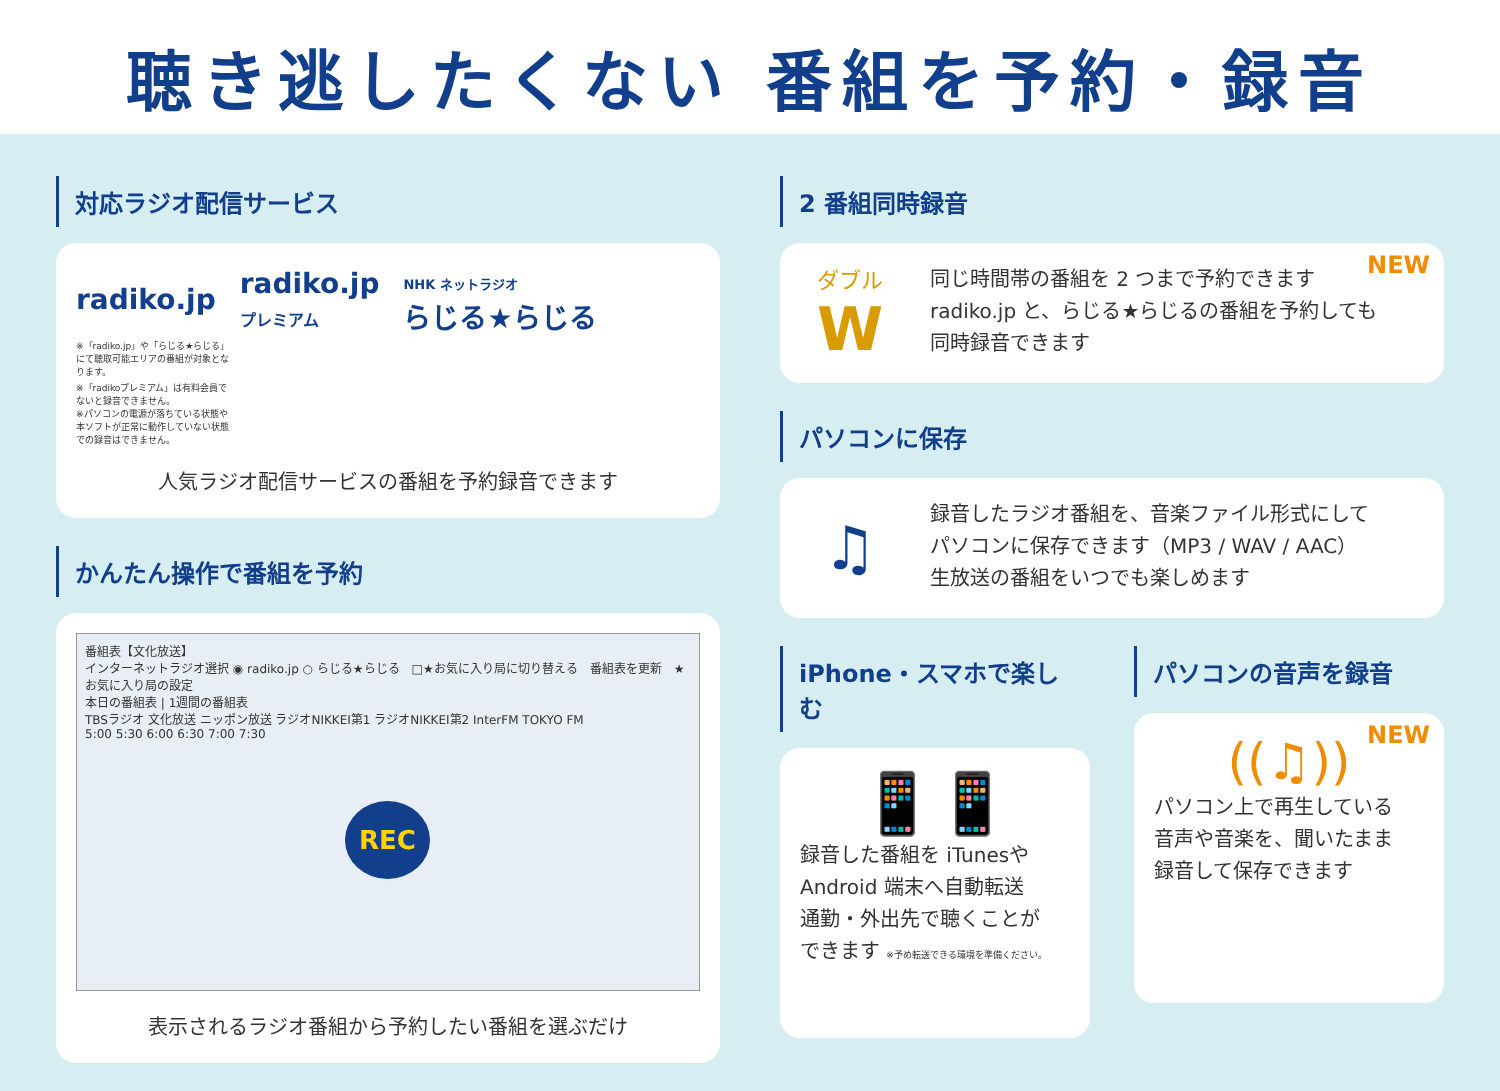聴き逃したくない 番組を予約・録音
対応ラジオ配信サービス
radiko.jp radiko.jp
プレミアム NHK ネットラジオ
らじる★らじる ※「radiko.jp」や「らじる★らじる」にて聴取可能エリアの番組が対象となります。
※「radikoプレミアム」は有料会員でないと録音できません。
※パソコンの電源が落ちている状態や本ソフトが正常に動作していない状態での録音はできません。
人気ラジオ配信サービスの番組を予約録音できます
かんたん操作で番組を予約
番組表【文化放送】
インターネットラジオ選択 ◉ radiko.jp ○ らじる★らじる　□★お気に入り局に切り替える　番組表を更新　★ お気に入り局の設定
本日の番組表 | 1週間の番組表
TBSラジオ 文化放送 ニッポン放送 ラジオNIKKEI第1 ラジオNIKKEI第2 InterFM TOKYO FM
5:00 5:30 6:00 6:30 7:00 7:30
REC
表示されるラジオ番組から予約したい番組を選ぶだけ
2 番組同時録音
NEW
ダブル
W
同じ時間帯の番組を 2 つまで予約できます
radiko.jp と、らじる★らじるの番組を予約しても
同時録音できます
パソコンに保存
♫
録音したラジオ番組を、音楽ファイル形式にして
パソコンに保存できます（MP3 / WAV / AAC）
生放送の番組をいつでも楽しめます
iPhone・スマホで楽しむ
📱📱
録音した番組を iTunesや
Android 端末へ自動転送
通勤・外出先で聴くことが
できます ※予め転送できる環境を準備ください。
パソコンの音声を録音
NEW
((♫))
パソコン上で再生している
音声や音楽を、聞いたまま
録音して保存できます